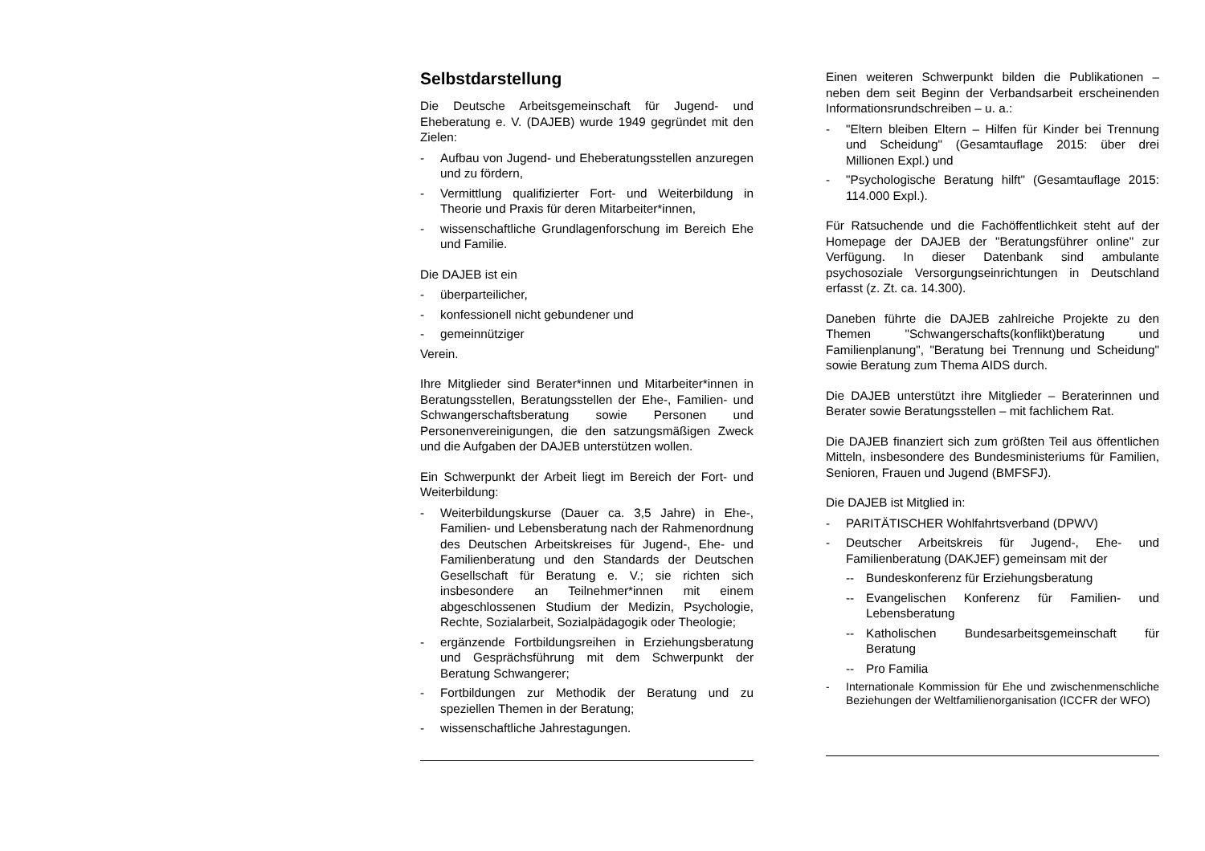Selbstdarstellung
Die Deutsche Arbeitsgemeinschaft für Jugend- und Eheberatung e. V. (DAJEB) wurde 1949 gegründet mit den Zielen:
- Aufbau von Jugend- und Eheberatungsstellen anzuregen und zu fördern,
- Vermittlung qualifizierter Fort- und Weiterbildung in Theorie und Praxis für deren Mitarbeiter*innen,
- wissenschaftliche Grundlagenforschung im Bereich Ehe und Familie.
Die DAJEB ist ein
- überparteilicher,
- konfessionell nicht gebundener und
- gemeinnütziger
Verein.
Ihre Mitglieder sind Berater*innen und Mitarbeiter*innen in Beratungsstellen, Beratungsstellen der Ehe-, Familien- und Schwangerschaftsberatung sowie Personen und Personenvereinigungen, die den satzungsmäßigen Zweck und die Aufgaben der DAJEB unterstützen wollen.
Ein Schwerpunkt der Arbeit liegt im Bereich der Fort- und Weiterbildung:
- Weiterbildungskurse (Dauer ca. 3,5 Jahre) in Ehe-, Familien- und Lebensberatung nach der Rahmenordnung des Deutschen Arbeitskreises für Jugend-, Ehe- und Familienberatung und den Standards der Deutschen Gesellschaft für Beratung e. V.; sie richten sich insbesondere an Teilnehmer*innen mit einem abgeschlossenen Studium der Medizin, Psychologie, Rechte, Sozialarbeit, Sozialpädagogik oder Theologie;
- ergänzende Fortbildungsreihen in Erziehungsberatung und Gesprächsführung mit dem Schwerpunkt der Beratung Schwangerer;
- Fortbildungen zur Methodik der Beratung und zu speziellen Themen in der Beratung;
- wissenschaftliche Jahrestagungen.
Einen weiteren Schwerpunkt bilden die Publikationen – neben dem seit Beginn der Verbandsarbeit erscheinenden Informationsrundschreiben – u. a.:
- "Eltern bleiben Eltern – Hilfen für Kinder bei Trennung und Scheidung" (Gesamtauflage 2015: über drei Millionen Expl.) und
- "Psychologische Beratung hilft" (Gesamtauflage 2015: 114.000 Expl.).
Für Ratsuchende und die Fachöffentlichkeit steht auf der Homepage der DAJEB der "Beratungsführer online" zur Verfügung. In dieser Datenbank sind ambulante psychosoziale Versorgungseinrichtungen in Deutschland erfasst (z. Zt. ca. 14.300).
Daneben führte die DAJEB zahlreiche Projekte zu den Themen "Schwangerschafts(konflikt)beratung und Familienplanung", "Beratung bei Trennung und Scheidung" sowie Beratung zum Thema AIDS durch.
Die DAJEB unterstützt ihre Mitglieder – Beraterinnen und Berater sowie Beratungsstellen – mit fachlichem Rat.
Die DAJEB finanziert sich zum größten Teil aus öffentlichen Mitteln, insbesondere des Bundesministeriums für Familien, Senioren, Frauen und Jugend (BMFSFJ).
Die DAJEB ist Mitglied in:
- PARITÄTISCHER Wohlfahrtsverband (DPWV)
- Deutscher Arbeitskreis für Jugend-, Ehe- und Familienberatung (DAKJEF) gemeinsam mit der
-- Bundeskonferenz für Erziehungsberatung
-- Evangelischen Konferenz für Familien- und Lebensberatung
-- Katholischen Bundesarbeitsgemeinschaft für Beratung
-- Pro Familia
- Internationale Kommission für Ehe und zwischenmenschliche Beziehungen der Weltfamilienorganisation (ICCFR der WFO)